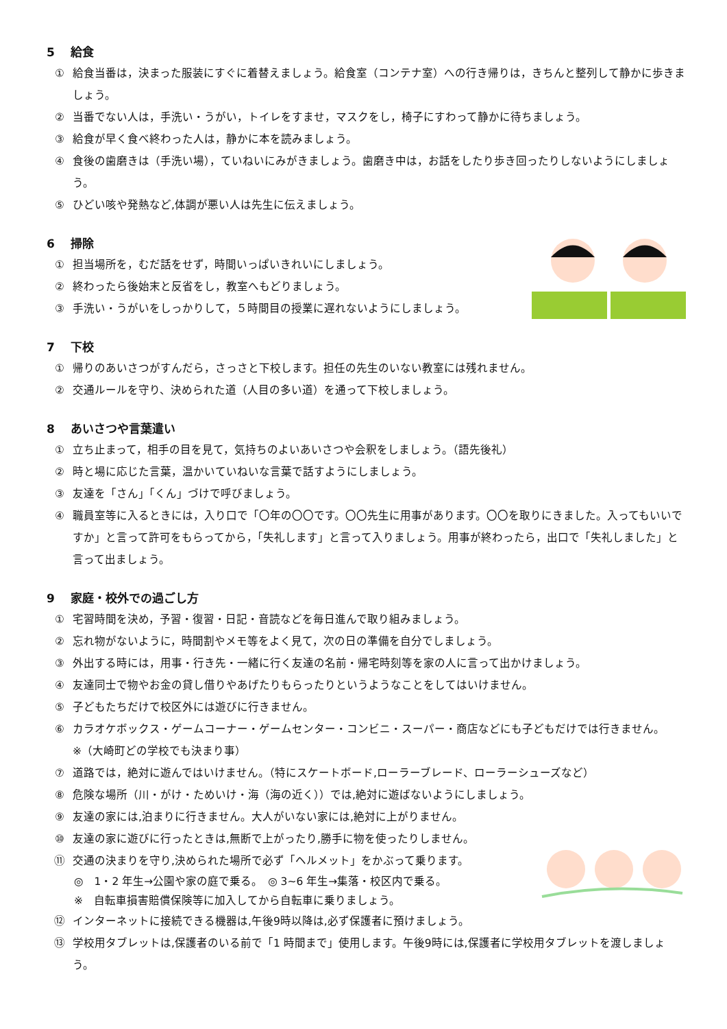5 給食
① 給食当番は，決まった服装にすぐに着替えましょう。給食室（コンテナ室）への行き帰りは，きちんと整列して静かに歩きましょう。
② 当番でない人は，手洗い・うがい，トイレをすませ，マスクをし，椅子にすわって静かに待ちましょう。
③ 給食が早く食べ終わった人は，静かに本を読みましょう。
④ 食後の歯磨きは（手洗い場），ていねいにみがきましょう。歯磨き中は，お話をしたり歩き回ったりしないようにしましょう。
⑤ ひどい咳や発熱など,体調が悪い人は先生に伝えましょう。
6 掃除
① 担当場所を，むだ話をせず，時間いっぱいきれいにしましょう。
② 終わったら後始末と反省をし，教室へもどりましょう。
③ 手洗い・うがいをしっかりして，５時間目の授業に遅れないようにしましょう。
7 下校
① 帰りのあいさつがすんだら，さっさと下校します。担任の先生のいない教室には残れません。
② 交通ルールを守り、決められた道（人目の多い道）を通って下校しましょう。
8 あいさつや言葉遣い
① 立ち止まって，相手の目を見て，気持ちのよいあいさつや会釈をしましょう。（語先後礼）
② 時と場に応じた言葉，温かいていねいな言葉で話すようにしましょう。
③ 友達を「さん」「くん」づけで呼びましょう。
④ 職員室等に入るときには，入り口で「〇年の〇〇です。〇〇先生に用事があります。〇〇を取りにきました。入ってもいいですか」と言って許可をもらってから，「失礼します」と言って入りましょう。用事が終わったら，出口で「失礼しました」と言って出ましょう。
9 家庭・校外での過ごし方
① 宅習時間を決め，予習・復習・日記・音読などを毎日進んで取り組みましょう。
② 忘れ物がないように，時間割やメモ等をよく見て，次の日の準備を自分でしましょう。
③ 外出する時には，用事・行き先・一緒に行く友達の名前・帰宅時刻等を家の人に言って出かけましょう。
④ 友達同士で物やお金の貸し借りやあげたりもらったりというようなことをしてはいけません。
⑤ 子どもたちだけで校区外には遊びに行きません。
⑥ カラオケボックス・ゲームコーナー・ゲームセンター・コンビニ・スーパー・商店などにも子どもだけでは行きません。
※（大崎町どの学校でも決まり事）
⑦ 道路では，絶対に遊んではいけません。（特にスケートボード,ローラーブレード、ローラーシューズなど）
⑧ 危険な場所（川・がけ・ためいけ・海（海の近く））では,絶対に遊ばないようにしましょう。
⑨ 友達の家には,泊まりに行きません。大人がいない家には,絶対に上がりません。
⑩ 友達の家に遊びに行ったときは,無断で上がったり,勝手に物を使ったりしません。
⑪ 交通の決まりを守り,決められた場所で必ず「ヘルメット」をかぶって乗ります。
◎　1・2 年生→公園や家の庭で乗る。　◎ 3~6 年生→集落・校区内で乗る。
※　自転車損害賠償保険等に加入してから自転車に乗りましょう。
⑫ インターネットに接続できる機器は,午後9時以降は,必ず保護者に預けましょう。
⑬ 学校用タブレットは,保護者のいる前で「1 時間まで」使用します。午後9時には,保護者に学校用タブレットを渡しましょう。